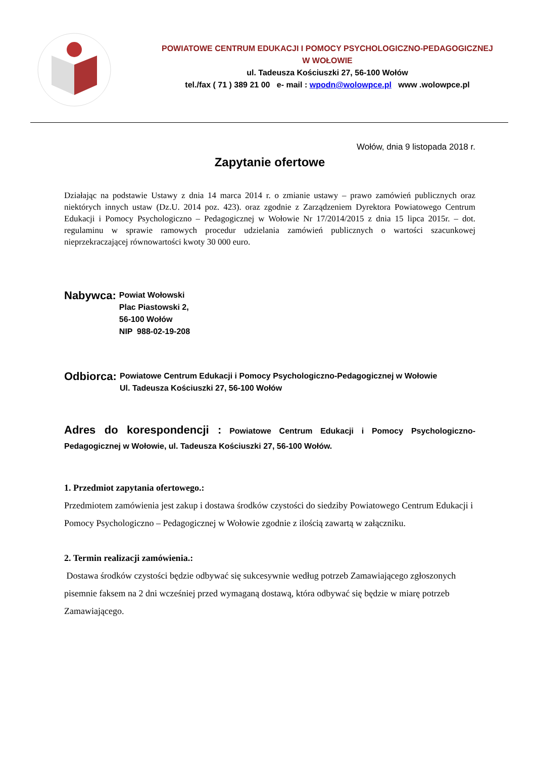POWIATOWE CENTRUM EDUKACJI I POMOCY PSYCHOLOGICZNO-PEDAGOGICZNEJ
W WOŁOWIE
ul. Tadeusza Kościuszki 27, 56-100 Wołów
tel./fax ( 71 ) 389 21 00 e- mail : wpodn@wolowpce.pl www .wolowpce.pl
Wołów, dnia 9 listopada 2018 r.
Zapytanie ofertowe
Działając na podstawie Ustawy z dnia 14 marca 2014 r. o zmianie ustawy – prawo zamówień publicznych oraz niektórych innych ustaw (Dz.U. 2014 poz. 423). oraz zgodnie z Zarządzeniem Dyrektora Powiatowego Centrum Edukacji i Pomocy Psychologiczno – Pedagogicznej w Wołowie Nr 17/2014/2015 z dnia 15 lipca 2015r. – dot. regulaminu w sprawie ramowych procedur udzielania zamówień publicznych o wartości szacunkowej nieprzekraczającej równowartości kwoty 30 000 euro.
Nabywca:
Powiat Wołowski
Plac Piastowski 2,
56-100 Wołów
NIP 988-02-19-208
Odbiorca:
Powiatowe Centrum Edukacji i Pomocy Psychologiczno-Pedagogicznej w Wołowie
Ul. Tadeusza Kościuszki 27, 56-100 Wołów
Adres do korespondencji : Powiatowe Centrum Edukacji i Pomocy Psychologiczno-Pedagogicznej w Wołowie, ul. Tadeusza Kościuszki 27, 56-100 Wołów.
1. Przedmiot zapytania ofertowego.:
Przedmiotem zamówienia jest zakup i dostawa środków czystości do siedziby Powiatowego Centrum Edukacji i Pomocy Psychologiczno – Pedagogicznej w Wołowie zgodnie z ilością zawartą w załączniku.
2. Termin realizacji zamówienia.:
Dostawa środków czystości będzie odbywać się sukcesywnie według potrzeb Zamawiającego zgłoszonych pisemnie faksem na 2 dni wcześniej przed wymaganą dostawą, która odbywać się będzie w miarę potrzeb Zamawiającego.